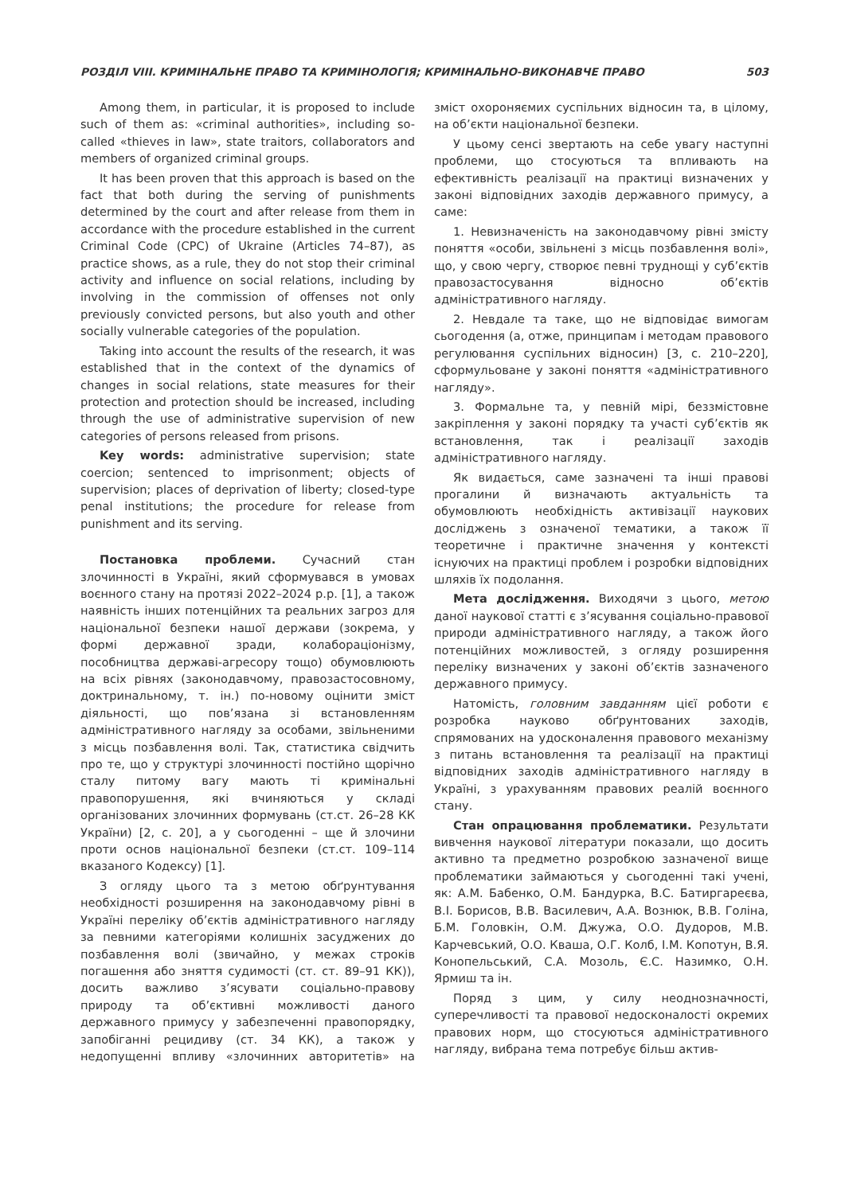РОЗДІЛ VIII. КРИМІНАЛЬНЕ ПРАВО ТА КРИМІНОЛОГІЯ; КРИМІНАЛЬНО-ВИКОНАВЧЕ ПРАВО 503
Among them, in particular, it is proposed to include such of them as: «criminal authorities», including so-called «thieves in law», state traitors, collaborators and members of organized criminal groups.
It has been proven that this approach is based on the fact that both during the serving of punishments determined by the court and after release from them in accordance with the procedure established in the current Criminal Code (CPC) of Ukraine (Articles 74–87), as practice shows, as a rule, they do not stop their criminal activity and influence on social relations, including by involving in the commission of offenses not only previously convicted persons, but also youth and other socially vulnerable categories of the population.
Taking into account the results of the research, it was established that in the context of the dynamics of changes in social relations, state measures for their protection and protection should be increased, including through the use of administrative supervision of new categories of persons released from prisons.
Key words: administrative supervision; state coercion; sentenced to imprisonment; objects of supervision; places of deprivation of liberty; closed-type penal institutions; the procedure for release from punishment and its serving.
Постановка проблеми. Сучасний стан злочинності в Україні, який сформувався в умовах воєнного стану на протязі 2022–2024 р.р. [1], а також наявність інших потенційних та реальних загроз для національної безпеки нашої держави (зокрема, у формі державної зради, колабораціонізму, пособництва державі-агресору тощо) обумовлюють на всіх рівнях (законодавчому, правозастосовному, доктринальному, т. ін.) по-новому оцінити зміст діяльності, що пов’язана зі встановленням адміністративного нагляду за особами, звільненими з місць позбавлення волі. Так, статистика свідчить про те, що у структурі злочинності постійно щорічно сталу питому вагу мають ті кримінальні правопорушення, які вчиняються у складі організованих злочинних формувань (ст.ст. 26–28 КК України) [2, с. 20], а у сьогоденні – ще й злочини проти основ національної безпеки (ст.ст. 109–114 вказаного Кодексу) [1].
З огляду цього та з метою обґрунтування необхідності розширення на законодавчому рівні в Україні переліку об’єктів адміністративного нагляду за певними категоріями колишніх засуджених до позбавлення волі (звичайно, у межах строків погашення або зняття судимості (ст. ст. 89–91 КК)), досить важливо з’ясувати соціально-правову природу та об’єктивні можливості даного державного примусу у забезпеченні правопорядку, запобіганні рецидиву (ст. 34 КК), а також у недопущенні впливу «злочинних авторитетів» на зміст охороняємих суспільних відносин та, в цілому, на об’єкти національної безпеки.
У цьому сенсі звертають на себе увагу наступні проблеми, що стосуються та впливають на ефективність реалізації на практиці визначених у законі відповідних заходів державного примусу, а саме:
1. Невизначеність на законодавчому рівні змісту поняття «особи, звільнені з місць позбавлення волі», що, у свою чергу, створює певні труднощі у суб’єктів правозастосування відносно об’єктів адміністративного нагляду.
2. Невдале та таке, що не відповідає вимогам сьогодення (а, отже, принципам і методам правового регулювання суспільних відносин) [3, с. 210–220], сформульоване у законі поняття «адміністративного нагляду».
3. Формальне та, у певній мірі, беззмістовне закріплення у законі порядку та участі суб’єктів як встановлення, так і реалізації заходів адміністративного нагляду.
Як видається, саме зазначені та інші правові прогалини й визначають актуальність та обумовлюють необхідність активізації наукових досліджень з означеної тематики, а також її теоретичне і практичне значення у контексті існуючих на практиці проблем і розробки відповідних шляхів їх подолання.
Мета дослідження. Виходячи з цього, метою даної наукової статті є з’ясування соціально-правової природи адміністративного нагляду, а також його потенційних можливостей, з огляду розширення переліку визначених у законі об’єктів зазначеного державного примусу.
Натомість, головним завданням цієї роботи є розробка науково обґрунтованих заходів, спрямованих на удосконалення правового механізму з питань встановлення та реалізації на практиці відповідних заходів адміністративного нагляду в Україні, з урахуванням правових реалій воєнного стану.
Стан опрацювання проблематики. Результати вивчення наукової літератури показали, що досить активно та предметно розробкою зазначеної вище проблематики займаються у сьогоденні такі учені, як: А.М. Бабенко, О.М. Бандурка, В.С. Батиргареєва, В.І. Борисов, В.В. Василевич, А.А. Вознюк, В.В. Голіна, Б.М. Головкін, О.М. Джужа, О.О. Дудоров, М.В. Карчевський, О.О. Кваша, О.Г. Колб, І.М. Копотун, В.Я. Конопельський, С.А. Мозоль, Є.С. Назимко, О.Н. Ярмиш та ін.
Поряд з цим, у силу неоднозначності, суперечливості та правової недосконалості окремих правових норм, що стосуються адміністративного нагляду, вибрана тема потребує більш актив-